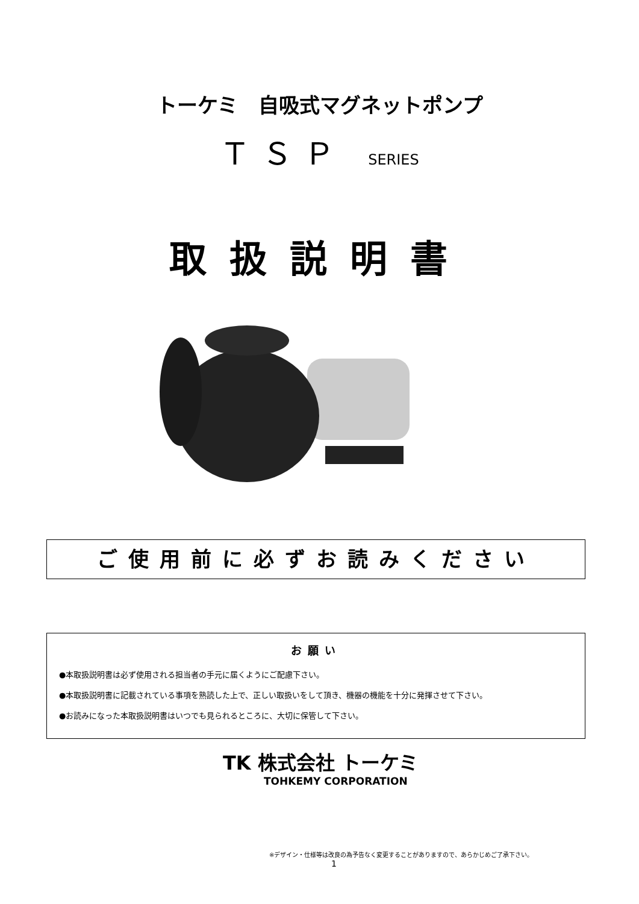トーケミ　自吸式マグネットポンプ
ＴＳＰ SERIES
取扱説明書
ご使用前に必ずお読みください
お願い
●本取扱説明書は必ず使用される担当者の手元に届くようにご配慮下さい。
●本取扱説明書に記載されている事項を熟読した上で、正しい取扱いをして頂き、機器の機能を十分に発揮させて下さい。
●お読みになった本取扱説明書はいつでも見られるところに、大切に保管して下さい。
TK 株式会社 トーケミ
TOHKEMY CORPORATION
※デザイン・仕様等は改良の為予告なく変更することがありますので、あらかじめご了承下さい。
1